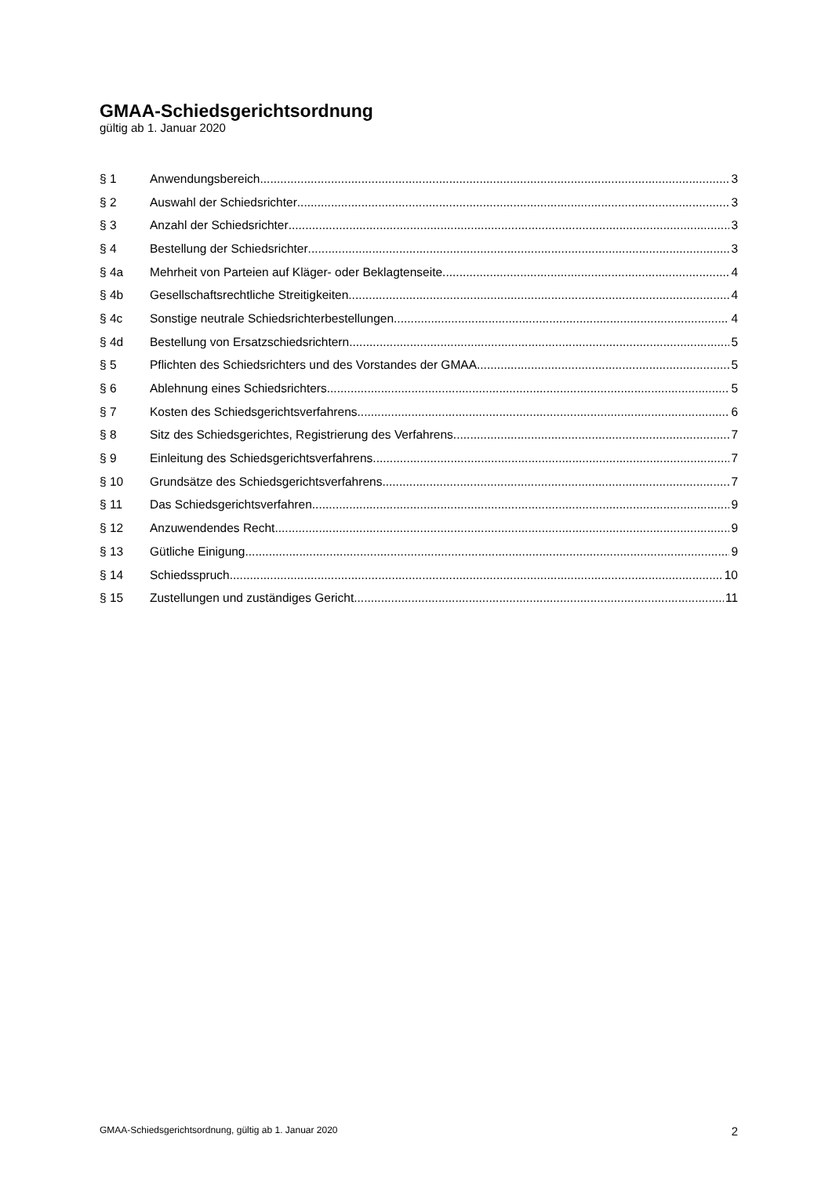GMAA-Schiedsgerichtsordnung
gültig ab 1. Januar 2020
§ 1 Anwendungsbereich 3
§ 2 Auswahl der Schiedsrichter 3
§ 3 Anzahl der Schiedsrichter 3
§ 4 Bestellung der Schiedsrichter 3
§ 4a Mehrheit von Parteien auf Kläger- oder Beklagtenseite 4
§ 4b Gesellschaftsrechtliche Streitigkeiten 4
§ 4c Sonstige neutrale Schiedsrichterbestellungen 4
§ 4d Bestellung von Ersatzschiedsrichtern 5
§ 5 Pflichten des Schiedsrichters und des Vorstandes der GMAA 5
§ 6 Ablehnung eines Schiedsrichters 5
§ 7 Kosten des Schiedsgerichtsverfahrens 6
§ 8 Sitz des Schiedsgerichtes, Registrierung des Verfahrens 7
§ 9 Einleitung des Schiedsgerichtsverfahrens 7
§ 10 Grundsätze des Schiedsgerichtsverfahrens 7
§ 11 Das Schiedsgerichtsverfahren 9
§ 12 Anzuwendendes Recht 9
§ 13 Gütliche Einigung 9
§ 14 Schiedsspruch 10
§ 15 Zustellungen und zuständiges Gericht 11
GMAA-Schiedsgerichtsordnung, gültig ab 1. Januar 2020 2